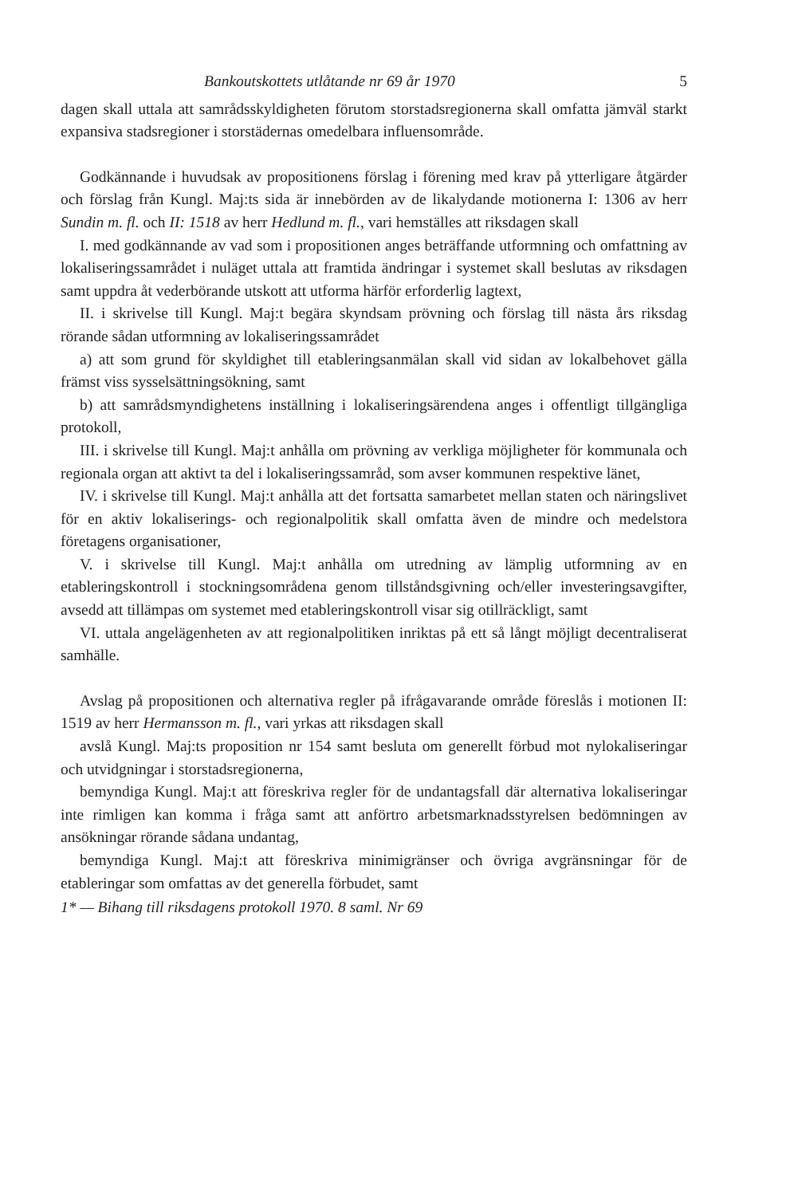Bankoutskottets utlåtande nr 69 år 1970 5
dagen skall uttala att samrådsskyldigheten förutom storstadsregionerna skall omfatta jämväl starkt expansiva stadsregioner i storstädernas omedelbara influensområde.
Godkännande i huvudsak av propositionens förslag i förening med krav på ytterligare åtgärder och förslag från Kungl. Maj:ts sida är innebörden av de likalydande motionerna I: 1306 av herr Sundin m. fl. och II: 1518 av herr Hedlund m. fl., vari hemställes att riksdagen skall
I. med godkännande av vad som i propositionen anges beträffande utformning och omfattning av lokaliseringssamrådet i nuläget uttala att framtida ändringar i systemet skall beslutas av riksdagen samt uppdra åt vederbörande utskott att utforma härför erforderlig lagtext,
II. i skrivelse till Kungl. Maj:t begära skyndsam prövning och förslag till nästa års riksdag rörande sådan utformning av lokaliseringssamrådet
a) att som grund för skyldighet till etableringsanmälan skall vid sidan av lokalbehovet gälla främst viss sysselsättningsökning, samt
b) att samrådsmyndighetens inställning i lokaliseringsärendena anges i offentligt tillgängliga protokoll,
III. i skrivelse till Kungl. Maj:t anhålla om prövning av verkliga möjligheter för kommunala och regionala organ att aktivt ta del i lokaliseringssamråd, som avser kommunen respektive länet,
IV. i skrivelse till Kungl. Maj:t anhålla att det fortsatta samarbetet mellan staten och näringslivet för en aktiv lokaliserings- och regionalpolitik skall omfatta även de mindre och medelstora företagens organisationer,
V. i skrivelse till Kungl. Maj:t anhålla om utredning av lämplig utformning av en etableringskontroll i stockningsområdena genom tillståndsgivning och/eller investeringsavgifter, avsedd att tillämpas om systemet med etableringskontroll visar sig otillräckligt, samt
VI. uttala angelägenheten av att regionalpolitiken inriktas på ett så långt möjligt decentraliserat samhälle.
Avslag på propositionen och alternativa regler på ifrågavarande område föreslås i motionen II: 1519 av herr Hermansson m. fl., vari yrkas att riksdagen skall
avslå Kungl. Maj:ts proposition nr 154 samt besluta om generellt förbud mot nylokaliseringar och utvidgningar i storstadsregionerna,
bemyndiga Kungl. Maj:t att föreskriva regler för de undantagsfall där alternativa lokaliseringar inte rimligen kan komma i fråga samt att anförtro arbetsmarknadsstyrelsen bedömningen av ansökningar rörande sådana undantag,
bemyndiga Kungl. Maj:t att föreskriva minimigränser och övriga avgränsningar för de etableringar som omfattas av det generella förbudet, samt
1* — Bihang till riksdagens protokoll 1970. 8 saml. Nr 69